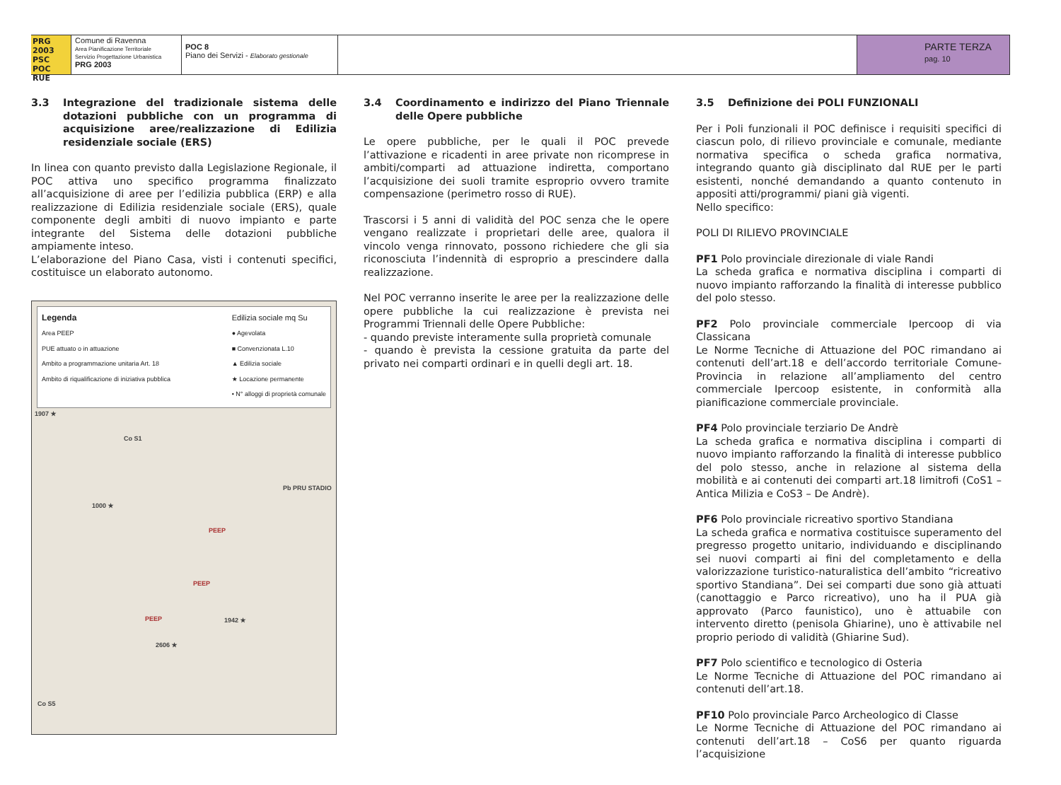PRG 2003
PSC
POC
RUE
Comune di Ravenna
Area Pianificazione Territoriale
Servizio Progettazione Urbanistica
PRG 2003
POC 8
Piano dei Servizi - Elaborato gestionale
PARTE TERZA
pag. 10
3.3 Integrazione del tradizionale sistema delle dotazioni pubbliche con un programma di acquisizione aree/realizzazione di Edilizia residenziale sociale (ERS)
In linea con quanto previsto dalla Legislazione Regionale, il POC attiva uno specifico programma finalizzato all’acquisizione di aree per l’edilizia pubblica (ERP) e alla realizzazione di Edilizia residenziale sociale (ERS), quale componente degli ambiti di nuovo impianto e parte integrante del Sistema delle dotazioni pubbliche ampiamente inteso.
L’elaborazione del Piano Casa, visti i contenuti specifici, costituisce un elaborato autonomo.
Legenda
Area PEEP
PUE attuato o in attuazione
Ambito a programmazione unitaria Art. 18
Ambito di riqualificazione di iniziativa pubblica
Edilizia sociale mq Su
● Agevolata
■ Convenzionata L.10
▲ Edilizia sociale
★ Locazione permanente
• N° alloggi di proprietà comunale
1907 ★
Co S1
1000 ★
Pb PRU STADIO
PEEP
PEEP
PEEP 1942 ★
2606 ★
Co S5
3.4 Coordinamento e indirizzo del Piano Triennale delle Opere pubbliche
Le opere pubbliche, per le quali il POC prevede l’attivazione e ricadenti in aree private non ricomprese in ambiti/comparti ad attuazione indiretta, comportano l’acquisizione dei suoli tramite esproprio ovvero tramite compensazione (perimetro rosso di RUE).
Trascorsi i 5 anni di validità del POC senza che le opere vengano realizzate i proprietari delle aree, qualora il vincolo venga rinnovato, possono richiedere che gli sia riconosciuta l’indennità di esproprio a prescindere dalla realizzazione.
Nel POC verranno inserite le aree per la realizzazione delle opere pubbliche la cui realizzazione è prevista nei Programmi Triennali delle Opere Pubbliche:
- quando previste interamente sulla proprietà comunale
- quando è prevista la cessione gratuita da parte del privato nei comparti ordinari e in quelli degli art. 18.
3.5 Definizione dei POLI FUNZIONALI
Per i Poli funzionali il POC definisce i requisiti specifici di ciascun polo, di rilievo provinciale e comunale, mediante normativa specifica o scheda grafica normativa, integrando quanto già disciplinato dal RUE per le parti esistenti, nonché demandando a quanto contenuto in appositi atti/programmi/ piani già vigenti.
Nello specifico:
POLI DI RILIEVO PROVINCIALE
PF1 Polo provinciale direzionale di viale Randi
La scheda grafica e normativa disciplina i comparti di nuovo impianto rafforzando la finalità di interesse pubblico del polo stesso.
PF2 Polo provinciale commerciale Ipercoop di via Classicana
Le Norme Tecniche di Attuazione del POC rimandano ai contenuti dell’art.18 e dell’accordo territoriale Comune-Provincia in relazione all’ampliamento del centro commerciale Ipercoop esistente, in conformità alla pianificazione commerciale provinciale.
PF4 Polo provinciale terziario De Andrè
La scheda grafica e normativa disciplina i comparti di nuovo impianto rafforzando la finalità di interesse pubblico del polo stesso, anche in relazione al sistema della mobilità e ai contenuti dei comparti art.18 limitrofi (CoS1 – Antica Milizia e CoS3 – De Andrè).
PF6 Polo provinciale ricreativo sportivo Standiana
La scheda grafica e normativa costituisce superamento del pregresso progetto unitario, individuando e disciplinando sei nuovi comparti ai fini del completamento e della valorizzazione turistico-naturalistica dell’ambito “ricreativo sportivo Standiana”. Dei sei comparti due sono già attuati (canottaggio e Parco ricreativo), uno ha il PUA già approvato (Parco faunistico), uno è attuabile con intervento diretto (penisola Ghiarine), uno è attivabile nel proprio periodo di validità (Ghiarine Sud).
PF7 Polo scientifico e tecnologico di Osteria
Le Norme Tecniche di Attuazione del POC rimandano ai contenuti dell’art.18.
PF10 Polo provinciale Parco Archeologico di Classe
Le Norme Tecniche di Attuazione del POC rimandano ai contenuti dell’art.18 – CoS6 per quanto riguarda l’acquisizione